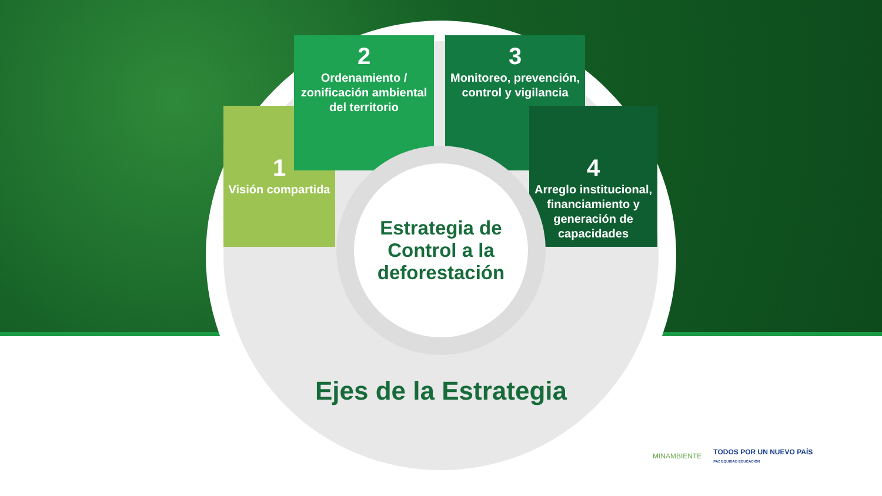1
Visión compartida
2
Ordenamiento / zonificación ambiental del territorio
3
Monitoreo, prevención, control y vigilancia
4
Arreglo institucional, financiamiento y generación de capacidades
Estrategia de
Control a la
deforestación
Ejes de la Estrategia
MINAMBIENTE TODOS POR UN NUEVO PAÍS
PAZ EQUIDAD EDUCACIÓN